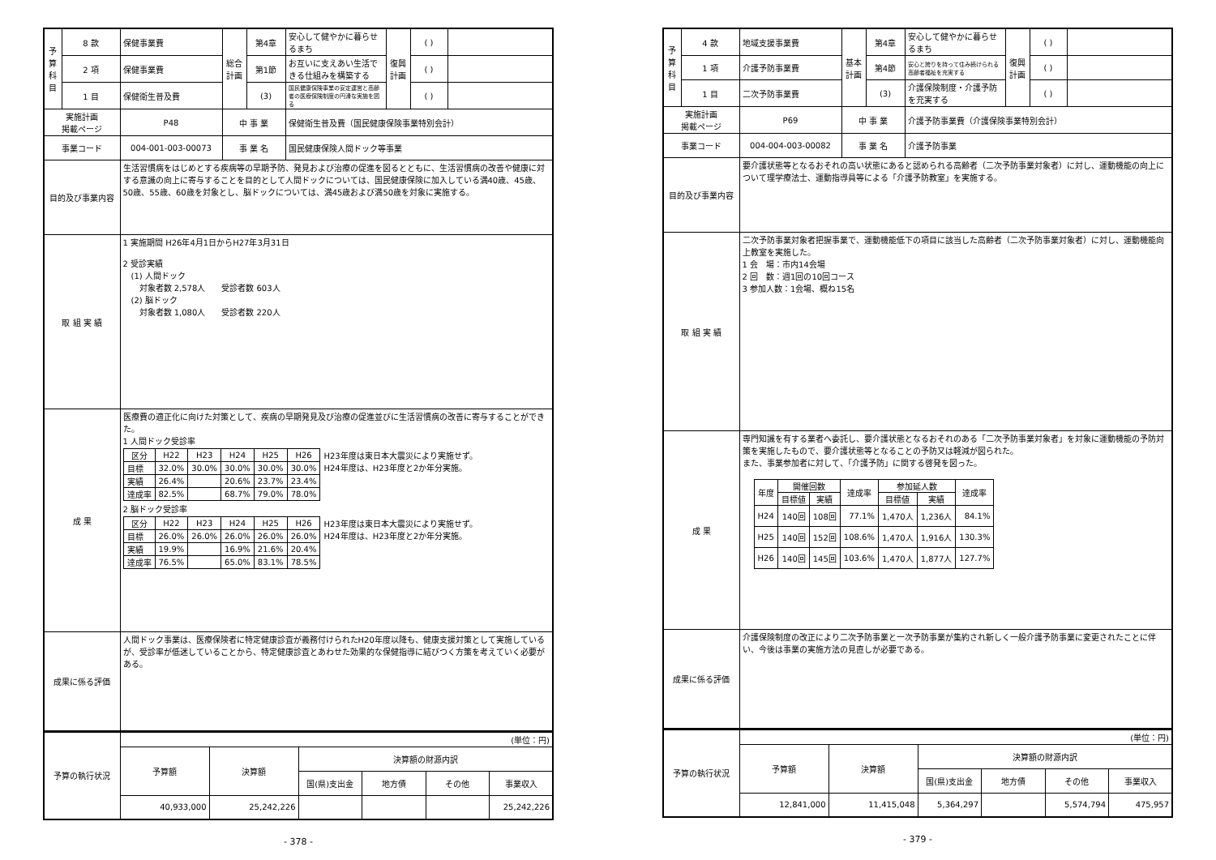| 予算科目 | 8 款 | 保健事業費 | 総合計画 | 第4章 | 安心して健やかに暮らせるまち | 復興計画 | ( ) | |
| | 2 項 | 保健事業費 | | 第1節 | お互いに支えあい生活できる仕組みを構築する | | ( ) | |
| | 1 目 | 保健衛生普及費 | | (3) | 国民健康保険事業の安定運営と高齢者の医療保険制度の円滑な実施を図る | | ( ) | |
| 実施計画 掲載ページ | | P48 | 中 事 業 | | 保健衛生普及費（国民健康保険事業特別会計） | | | |
| 事業コード | | 004-001-003-00073 | 事 業 名 | | 国民健康保険人間ドック等事業 | | | |
| 目的及び事業内容 | | 生活習慣病をはじめとする疾病等の早期予防、発見および治療の促進を図るとともに、生活習慣病の改善や健康に対する意識の向上に寄与することを目的として人間ドックについては、国民健康保険に加入している満40歳、45歳、50歳、55歳、60歳を対象とし、脳ドックについては、満45歳および満50歳を対象に実施する。 | | | | | | |
| 取 組 実 績 | | 1 実施期間 H26年4月1日からH27年3月31日 2 受診実績 (1) 人間ドック 対象者数 2,578人 受診者数 603人 (2) 脳ドック 対象者数 1,080人 受診者数 220人 | | | | | | |
| 成 果 | | 医療費の適正化に向けた対策として、疾病の早期発見及び治療の促進並びに生活習慣病の改善に寄与することができた。 1 人間ドック受診率 / 区分 / H22 / H23 / H24 / H25 / H26 / H23年度は東日本大震災により実施せず。 H24年度は、H23年度と2か年分実施。 / / 目標 / 32.0% / 30.0% / 30.0% / 30.0% / 30.0% / / / 実績 / 26.4% / / 20.6% / 23.7% / 23.4% / / / 達成率 / 82.5% / / 68.7% / 79.0% / 78.0% / / 2 脳ドック受診率 / 区分 / H22 / H23 / H24 / H25 / H26 / H23年度は東日本大震災により実施せず。 H24年度は、H23年度と2か年分実施。 / / 目標 / 26.0% / 26.0% / 26.0% / 26.0% / 26.0% / / / 実績 / 19.9% / / 16.9% / 21.6% / 20.4% / / / 達成率 / 76.5% / / 65.0% / 83.1% / 78.5% / / | | | | | | |
| 成果に係る評価 | | 人間ドック事業は、医療保険者に特定健康診査が義務付けられたH20年度以降も、健康支援対策として実施しているが、受診率が低迷していることから、特定健康診査とあわせた効果的な保健指導に結びつく方策を考えていく必要がある。 | | | | | | |
| 予算の執行状況 | (単位：円) | | | | | |
| | 予算額 | 決算額 | 決算額の財源内訳 | | | |
| | | | 国(県)支出金 | 地方債 | その他 | 事業収入 |
| | 40,933,000 | 25,242,226 | | | | 25,242,226 |
- 378 -
| 予算科目 | 4 款 | 地域支援事業費 | 基本計画 | 第4章 | 安心して健やかに暮らせるまち | 復興計画 | ( ) | |
| | 1 項 | 介護予防事業費 | | 第4節 | 安心と誇りを持って住み続けられる高齢者福祉を充実する | | ( ) | |
| | 1 目 | 二次予防事業費 | | (3) | 介護保険制度・介護予防を充実する | | ( ) | |
| 実施計画 掲載ページ | | P69 | 中 事 業 | | 介護予防事業費（介護保険事業特別会計） | | | |
| 事業コード | | 004-004-003-00082 | 事 業 名 | | 介護予防事業 | | | |
| 目的及び事業内容 | | 要介護状態等となるおそれの高い状態にあると認められる高齢者（二次予防事業対象者）に対し、運動機能の向上について理学療法士、運動指導員等による「介護予防教室」を実施する。 | | | | | | |
| 取 組 実 績 | | 二次予防事業対象者把握事業で、運動機能低下の項目に該当した高齢者（二次予防事業対象者）に対し、運動機能向上教室を実施した。 1 会 場：市内14会場 2 回 数：週1回の10回コース 3 参加人数：1会場、概ね15名 | | | | | | |
| 成 果 | | 専門知識を有する業者へ委託し、要介護状態となるおそれのある「二次予防事業対象者」を対象に運動機能の予防対策を実施したもので、要介護状態等となることの予防又は軽減が図られた。 また、事業参加者に対して、「介護予防」に関する啓発を図った。 / 年度 / 開催回数 / / 達成率 / 参加延人数 / / 達成率 / / --- / --- / --- / --- / --- / --- / --- / / / 目標値 / 実績 / / 目標値 / 実績 / / / H24 / 140回 / 108回 / 77.1% / 1,470人 / 1,236人 / 84.1% / / H25 / 140回 / 152回 / 108.6% / 1,470人 / 1,916人 / 130.3% / / H26 / 140回 / 145回 / 103.6% / 1,470人 / 1,877人 / 127.7% / | | | | | | |
| 成果に係る評価 | | 介護保険制度の改正により二次予防事業と一次予防事業が集約され新しく一般介護予防事業に変更されたことに伴い、今後は事業の実施方法の見直しが必要である。 | | | | | | |
| 予算の執行状況 | (単位：円) | | | | | |
| | 予算額 | 決算額 | 決算額の財源内訳 | | | |
| | | | 国(県)支出金 | 地方債 | その他 | 事業収入 |
| | 12,841,000 | 11,415,048 | 5,364,297 | | 5,574,794 | 475,957 |
- 379 -